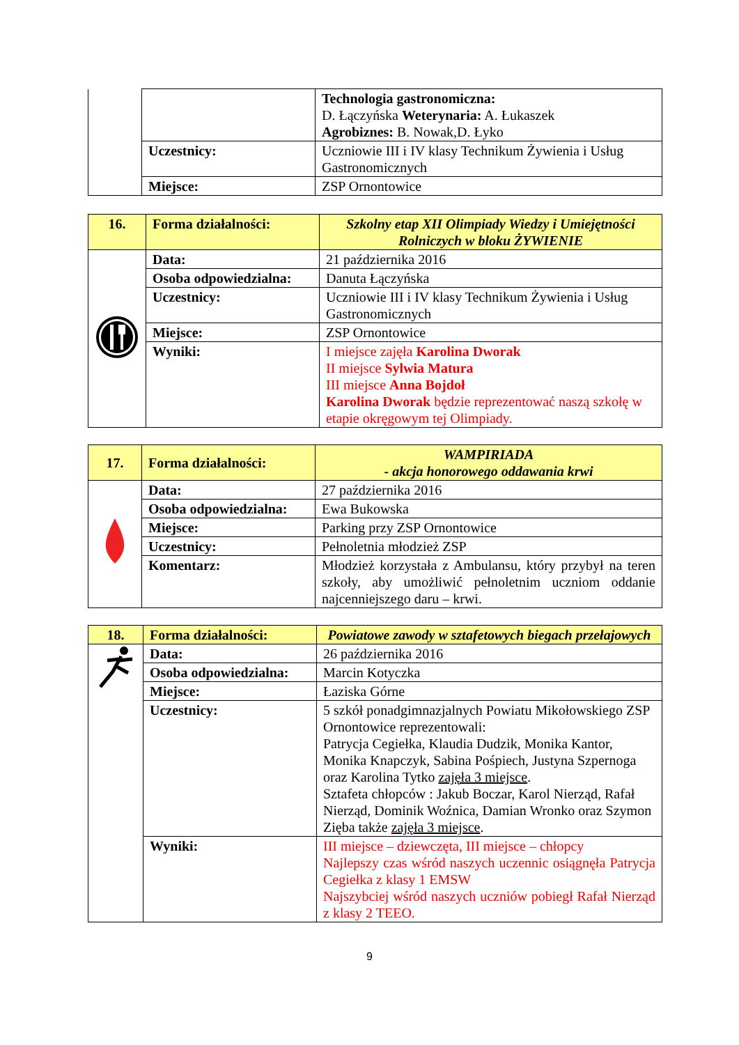| | | Technologia gastronomiczna: D. Łączyńska Weterynaria: A. Łukaszek Agrobiznes: B. Nowak,D. Łyko |
| | Uczestnicy: | Uczniowie III i IV klasy Technikum Żywienia i Usług Gastronomicznych |
| | Miejsce: | ZSP Ornontowice |
| 16. | Forma działalności: | Szkolny etap XII Olimpiady Wiedzy i Umiejętności Rolniczych w bloku ŻYWIENIE |
| | Data: | 21 października 2016 |
| | Osoba odpowiedzialna: | Danuta Łączyńska |
| | Uczestnicy: | Uczniowie III i IV klasy Technikum Żywienia i Usług Gastronomicznych |
| | Miejsce: | ZSP Ornontowice |
| | Wyniki: | I miejsce zajęła Karolina Dworak II miejsce Sylwia Matura III miejsce Anna Bojdoł Karolina Dworak będzie reprezentować naszą szkołę w etapie okręgowym tej Olimpiady. |
| 17. | Forma działalności: | WAMPIRIADA - akcja honorowego oddawania krwi |
| | Data: | 27 października 2016 |
| | Osoba odpowiedzialna: | Ewa Bukowska |
| | Miejsce: | Parking przy ZSP Ornontowice |
| | Uczestnicy: | Pełnoletnia młodzież ZSP |
| | Komentarz: | Młodzież korzystała z Ambulansu, który przybył na teren szkoły, aby umożliwić pełnoletnim uczniom oddanie najcenniejszego daru – krwi. |
| 18. | Forma działalności: | Powiatowe zawody w sztafetowych biegach przełajowych |
| | Data: | 26 października 2016 |
| | Osoba odpowiedzialna: | Marcin Kotyczka |
| | Miejsce: | Łaziska Górne |
| | Uczestnicy: | 5 szkół ponadgimnazjalnych Powiatu Mikołowskiego ZSP Ornontowice reprezentowali: Patrycja Cegiełka, Klaudia Dudzik, Monika Kantor, Monika Knapczyk, Sabina Pośpiech, Justyna Szpernoga oraz Karolina Tytko zajęła 3 miejsce . Sztafeta chłopców : Jakub Boczar, Karol Nierząd, Rafał Nierząd, Dominik Woźnica, Damian Wronko oraz Szymon Zięba także zajęła 3 miejsce . |
| | Wyniki: | III miejsce – dziewczęta, III miejsce – chłopcy Najlepszy czas wśród naszych uczennic osiągnęła Patrycja Cegiełka z klasy 1 EMSW Najszybciej wśród naszych uczniów pobiegł Rafał Nierząd z klasy 2 TEEO. |
9